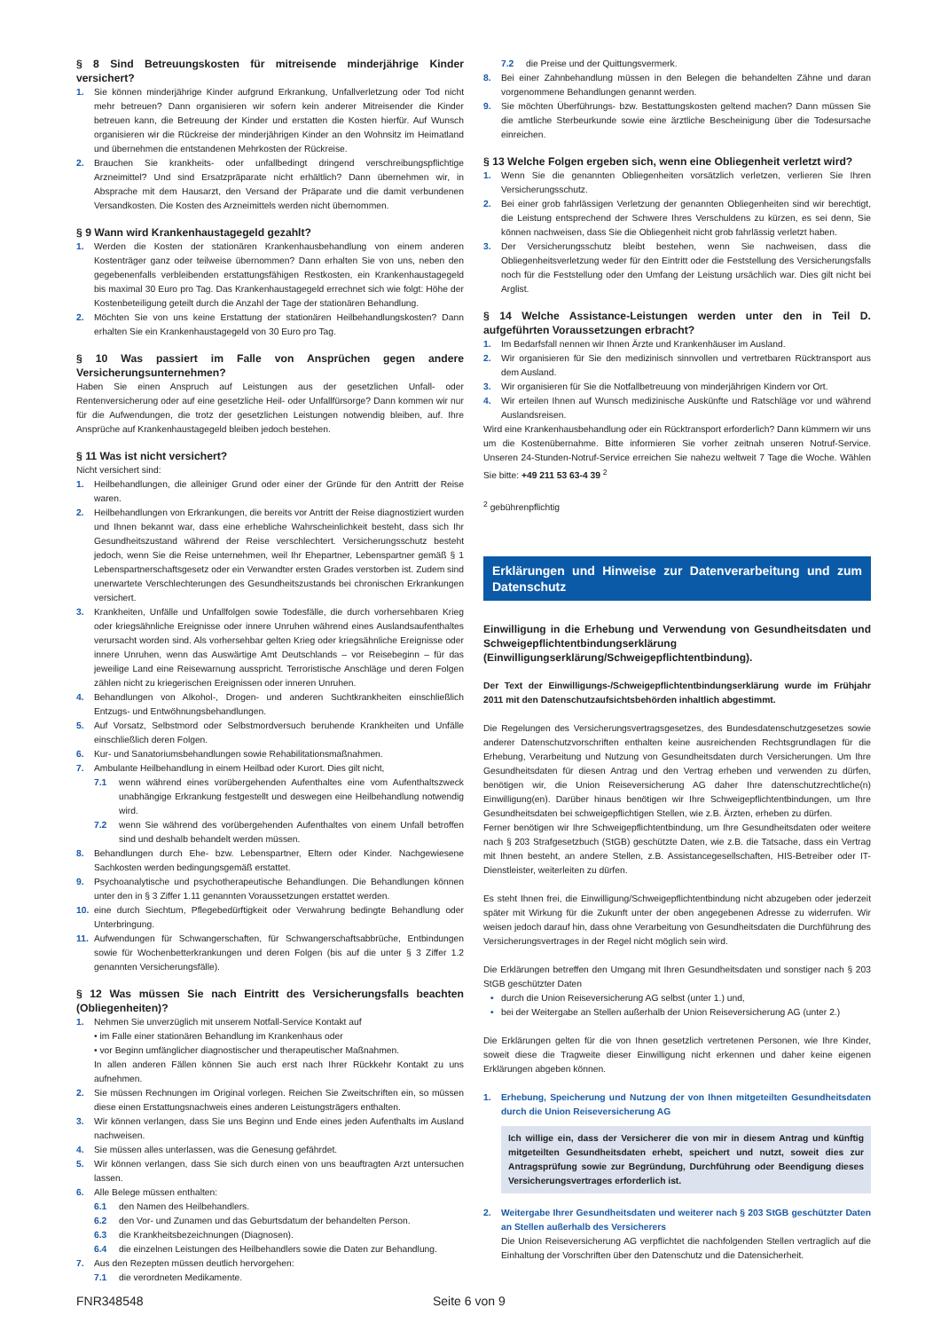§ 8 Sind Betreuungskosten für mitreisende minderjährige Kinder versichert?
1. Sie können minderjährige Kinder aufgrund Erkrankung, Unfallverletzung oder Tod nicht mehr betreuen? Dann organisieren wir sofern kein anderer Mitreisender die Kinder betreuen kann, die Betreuung der Kinder und erstatten die Kosten hierfür. Auf Wunsch organisieren wir die Rückreise der minderjährigen Kinder an den Wohnsitz im Heimatland und übernehmen die entstandenen Mehrkosten der Rückreise.
2. Brauchen Sie krankheits- oder unfallbedingt dringend verschreibungspflichtige Arzneimittel? Und sind Ersatzpräparate nicht erhältlich? Dann übernehmen wir, in Absprache mit dem Hausarzt, den Versand der Präparate und die damit verbundenen Versandkosten. Die Kosten des Arzneimittels werden nicht übernommen.
§ 9 Wann wird Krankenhaustagegeld gezahlt?
1. Werden die Kosten der stationären Krankenhausbehandlung von einem anderen Kostenträger ganz oder teilweise übernommen? Dann erhalten Sie von uns, neben den gegebenenfalls verbleibenden erstattungsfähigen Restkosten, ein Krankenhaustagegeld bis maximal 30 Euro pro Tag. Das Krankenhaustagegeld errechnet sich wie folgt: Höhe der Kostenbeteiligung geteilt durch die Anzahl der Tage der stationären Behandlung.
2. Möchten Sie von uns keine Erstattung der stationären Heilbehandlungskosten? Dann erhalten Sie ein Krankenhaustagegeld von 30 Euro pro Tag.
§ 10 Was passiert im Falle von Ansprüchen gegen andere Versicherungsunternehmen?
Haben Sie einen Anspruch auf Leistungen aus der gesetzlichen Unfall- oder Rentenversicherung oder auf eine gesetzliche Heil- oder Unfallfürsorge? Dann kommen wir nur für die Aufwendungen, die trotz der gesetzlichen Leistungen notwendig bleiben, auf. Ihre Ansprüche auf Krankenhaustagegeld bleiben jedoch bestehen.
§ 11 Was ist nicht versichert?
Nicht versichert sind:
1. Heilbehandlungen, die alleiniger Grund oder einer der Gründe für den Antritt der Reise waren.
2. Heilbehandlungen von Erkrankungen, die bereits vor Antritt der Reise diagnostiziert wurden und Ihnen bekannt war, dass eine erhebliche Wahrscheinlichkeit besteht, dass sich Ihr Gesundheitszustand während der Reise verschlechtert. Versicherungsschutz besteht jedoch, wenn Sie die Reise unternehmen, weil Ihr Ehepartner, Lebenspartner gemäß § 1 Lebenspartnerschaftsgesetz oder ein Verwandter ersten Grades verstorben ist. Zudem sind unerwartete Verschlechterungen des Gesundheitszustands bei chronischen Erkrankungen versichert.
3. Krankheiten, Unfälle und Unfallfolgen sowie Todesfälle, die durch vorhersehbaren Krieg oder kriegsähnliche Ereignisse oder innere Unruhen während eines Auslandsaufenthaltes verursacht worden sind. Als vorhersehbar gelten Krieg oder kriegsähnliche Ereignisse oder innere Unruhen, wenn das Auswärtige Amt Deutschlands – vor Reisebeginn – für das jeweilige Land eine Reisewarnung ausspricht. Terroristische Anschläge und deren Folgen zählen nicht zu kriegerischen Ereignissen oder inneren Unruhen.
4. Behandlungen von Alkohol-, Drogen- und anderen Suchtkrankheiten einschließlich Entzugs- und Entwöhnungsbehandlungen.
5. Auf Vorsatz, Selbstmord oder Selbstmordversuch beruhende Krankheiten und Unfälle einschließlich deren Folgen.
6. Kur- und Sanatoriumsbehandlungen sowie Rehabilitationsmaßnahmen.
7. Ambulante Heilbehandlung in einem Heilbad oder Kurort. Dies gilt nicht,
7.1 wenn während eines vorübergehenden Aufenthaltes eine vom Aufenthaltszweck unabhängige Erkrankung festgestellt und deswegen eine Heilbehandlung notwendig wird.
7.2 wenn Sie während des vorübergehenden Aufenthaltes von einem Unfall betroffen sind und deshalb behandelt werden müssen.
8. Behandlungen durch Ehe- bzw. Lebenspartner, Eltern oder Kinder. Nachgewiesene Sachkosten werden bedingungsgemäß erstattet.
9. Psychoanalytische und psychotherapeutische Behandlungen. Die Behandlungen können unter den in § 3 Ziffer 1.11 genannten Voraussetzungen erstattet werden.
10. eine durch Siechtum, Pflegebedürftigkeit oder Verwahrung bedingte Behandlung oder Unterbringung.
11. Aufwendungen für Schwangerschaften, für Schwangerschaftsabbrüche, Entbindungen sowie für Wochenbetterkrankungen und deren Folgen (bis auf die unter § 3 Ziffer 1.2 genannten Versicherungsfälle).
§ 12 Was müssen Sie nach Eintritt des Versicherungsfalls beachten (Obliegenheiten)?
1. Nehmen Sie unverzüglich mit unserem Notfall-Service Kontakt auf
• im Falle einer stationären Behandlung im Krankenhaus oder
• vor Beginn umfänglicher diagnostischer und therapeutischer Maßnahmen.
In allen anderen Fällen können Sie auch erst nach Ihrer Rückkehr Kontakt zu uns aufnehmen.
2. Sie müssen Rechnungen im Original vorlegen. Reichen Sie Zweitschriften ein, so müssen diese einen Erstattungsnachweis eines anderen Leistungsträgers enthalten.
3. Wir können verlangen, dass Sie uns Beginn und Ende eines jeden Aufenthalts im Ausland nachweisen.
4. Sie müssen alles unterlassen, was die Genesung gefährdet.
5. Wir können verlangen, dass Sie sich durch einen von uns beauftragten Arzt untersuchen lassen.
6. Alle Belege müssen enthalten:
6.1 den Namen des Heilbehandlers.
6.2 den Vor- und Zunamen und das Geburtsdatum der behandelten Person.
6.3 die Krankheitsbezeichnungen (Diagnosen).
6.4 die einzelnen Leistungen des Heilbehandlers sowie die Daten zur Behandlung.
7. Aus den Rezepten müssen deutlich hervorgehen:
7.1 die verordneten Medikamente.
7.2 die Preise und der Quittungsvermerk.
8. Bei einer Zahnbehandlung müssen in den Belegen die behandelten Zähne und daran vorgenommene Behandlungen genannt werden.
9. Sie möchten Überführungs- bzw. Bestattungskosten geltend machen? Dann müssen Sie die amtliche Sterbeurkunde sowie eine ärztliche Bescheinigung über die Todesursache einreichen.
§ 13 Welche Folgen ergeben sich, wenn eine Obliegenheit verletzt wird?
1. Wenn Sie die genannten Obliegenheiten vorsätzlich verletzen, verlieren Sie Ihren Versicherungsschutz.
2. Bei einer grob fahrlässigen Verletzung der genannten Obliegenheiten sind wir berechtigt, die Leistung entsprechend der Schwere Ihres Verschuldens zu kürzen, es sei denn, Sie können nachweisen, dass Sie die Obliegenheit nicht grob fahrlässig verletzt haben.
3. Der Versicherungsschutz bleibt bestehen, wenn Sie nachweisen, dass die Obliegenheitsverletzung weder für den Eintritt oder die Feststellung des Versicherungsfalls noch für die Feststellung oder den Umfang der Leistung ursächlich war. Dies gilt nicht bei Arglist.
§ 14 Welche Assistance-Leistungen werden unter den in Teil D. aufgeführten Voraussetzungen erbracht?
1. Im Bedarfsfall nennen wir Ihnen Ärzte und Krankenhäuser im Ausland.
2. Wir organisieren für Sie den medizinisch sinnvollen und vertretbaren Rücktransport aus dem Ausland.
3. Wir organisieren für Sie die Notfallbetreuung von minderjährigen Kindern vor Ort.
4. Wir erteilen Ihnen auf Wunsch medizinische Auskünfte und Ratschläge vor und während Auslandsreisen.
Wird eine Krankenhausbehandlung oder ein Rücktransport erforderlich? Dann kümmern wir uns um die Kostenübernahme. Bitte informieren Sie vorher zeitnah unseren Notruf-Service. Unseren 24-Stunden-Notruf-Service erreichen Sie nahezu weltweit 7 Tage die Woche. Wählen Sie bitte: +49 211 53 63-4 39 <sup>2</sup>
<sup>2</sup> gebührenpflichtig
Erklärungen und Hinweise zur Datenverarbeitung und zum Datenschutz
Einwilligung in die Erhebung und Verwendung von Gesundheitsdaten und Schweigepflichtentbindungserklärung (Einwilligungserklärung/Schweigepflichtentbindung).
Der Text der Einwilligungs-/Schweigepflichtentbindungserklärung wurde im Frühjahr 2011 mit den Datenschutzaufsichtsbehörden inhaltlich abgestimmt.
Die Regelungen des Versicherungsvertragsgesetzes, des Bundesdatenschutzgesetzes sowie anderer Datenschutzvorschriften enthalten keine ausreichenden Rechtsgrundlagen für die Erhebung, Verarbeitung und Nutzung von Gesundheitsdaten durch Versicherungen. Um Ihre Gesundheitsdaten für diesen Antrag und den Vertrag erheben und verwenden zu dürfen, benötigen wir, die Union Reiseversicherung AG daher Ihre datenschutzrechtliche(n) Einwilligung(en). Darüber hinaus benötigen wir Ihre Schweigepflichtentbindungen, um Ihre Gesundheitsdaten bei schweigepflichtigen Stellen, wie z.B. Ärzten, erheben zu dürfen.
Ferner benötigen wir Ihre Schweigepflichtentbindung, um Ihre Gesundheitsdaten oder weitere nach § 203 Strafgesetzbuch (StGB) geschützte Daten, wie z.B. die Tatsache, dass ein Vertrag mit Ihnen besteht, an andere Stellen, z.B. Assistancegesellschaften, HIS-Betreiber oder IT-Dienstleister, weiterleiten zu dürfen.
Es steht Ihnen frei, die Einwilligung/Schweigepflichtentbindung nicht abzugeben oder jederzeit später mit Wirkung für die Zukunft unter der oben angegebenen Adresse zu widerrufen. Wir weisen jedoch darauf hin, dass ohne Verarbeitung von Gesundheitsdaten die Durchführung des Versicherungsvertrages in der Regel nicht möglich sein wird.
Die Erklärungen betreffen den Umgang mit Ihren Gesundheitsdaten und sonstiger nach § 203 StGB geschützter Daten
• durch die Union Reiseversicherung AG selbst (unter 1.) und,
• bei der Weitergabe an Stellen außerhalb der Union Reiseversicherung AG (unter 2.)
Die Erklärungen gelten für die von Ihnen gesetzlich vertretenen Personen, wie Ihre Kinder, soweit diese die Tragweite dieser Einwilligung nicht erkennen und daher keine eigenen Erklärungen abgeben können.
1. Erhebung, Speicherung und Nutzung der von Ihnen mitgeteilten Gesundheitsdaten durch die Union Reiseversicherung AG
Ich willige ein, dass der Versicherer die von mir in diesem Antrag und künftig mitgeteilten Gesundheitsdaten erhebt, speichert und nutzt, soweit dies zur Antragsprüfung sowie zur Begründung, Durchführung oder Beendigung dieses Versicherungsvertrages erforderlich ist.
2. Weitergabe Ihrer Gesundheitsdaten und weiterer nach § 203 StGB geschützter Daten an Stellen außerhalb des Versicherers
Die Union Reiseversicherung AG verpflichtet die nachfolgenden Stellen vertraglich auf die Einhaltung der Vorschriften über den Datenschutz und die Datensicherheit.
FNR348548 Seite 6 von 9